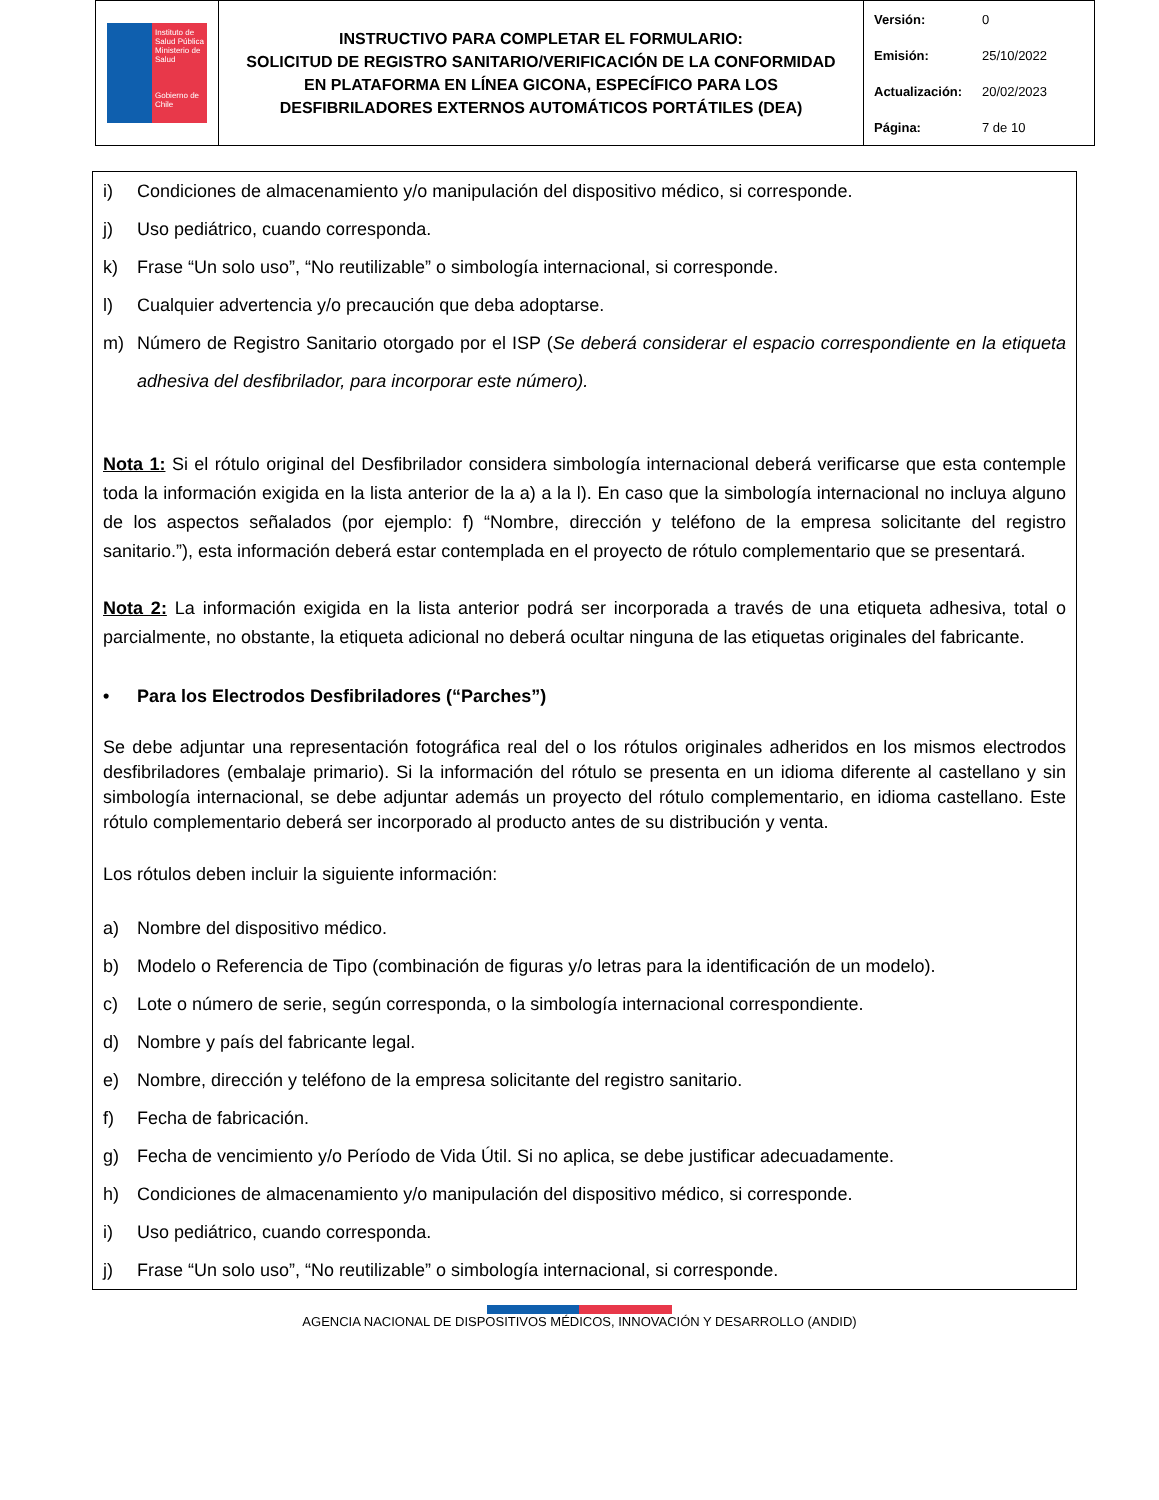| Instituto de Salud Pública Ministerio de Salud Gobierno de Chile | INSTRUCTIVO PARA COMPLETAR EL FORMULARIO: SOLICITUD DE REGISTRO SANITARIO/VERIFICACIÓN DE LA CONFORMIDAD EN PLATAFORMA EN LÍNEA GICONA, ESPECÍFICO PARA LOS DESFIBRILADORES EXTERNOS AUTOMÁTICOS PORTÁTILES (DEA) | Versión: 0 Emisión: 25/10/2022 Actualización: 20/02/2023 Página: 7 de 10 |
i) Condiciones de almacenamiento y/o manipulación del dispositivo médico, si corresponde.
j) Uso pediátrico, cuando corresponda.
k) Frase “Un solo uso”, “No reutilizable” o simbología internacional, si corresponde.
l) Cualquier advertencia y/o precaución que deba adoptarse.
m) Número de Registro Sanitario otorgado por el ISP (Se deberá considerar el espacio correspondiente en la etiqueta adhesiva del desfibrilador, para incorporar este número).
Nota 1: Si el rótulo original del Desfibrilador considera simbología internacional deberá verificarse que esta contemple toda la información exigida en la lista anterior de la a) a la l). En caso que la simbología internacional no incluya alguno de los aspectos señalados (por ejemplo: f) “Nombre, dirección y teléfono de la empresa solicitante del registro sanitario.”), esta información deberá estar contemplada en el proyecto de rótulo complementario que se presentará.
Nota 2: La información exigida en la lista anterior podrá ser incorporada a través de una etiqueta adhesiva, total o parcialmente, no obstante, la etiqueta adicional no deberá ocultar ninguna de las etiquetas originales del fabricante.
• Para los Electrodos Desfibriladores (“Parches”)
Se debe adjuntar una representación fotográfica real del o los rótulos originales adheridos en los mismos electrodos desfibriladores (embalaje primario). Si la información del rótulo se presenta en un idioma diferente al castellano y sin simbología internacional, se debe adjuntar además un proyecto del rótulo complementario, en idioma castellano. Este rótulo complementario deberá ser incorporado al producto antes de su distribución y venta.
Los rótulos deben incluir la siguiente información:
a) Nombre del dispositivo médico.
b) Modelo o Referencia de Tipo (combinación de figuras y/o letras para la identificación de un modelo).
c) Lote o número de serie, según corresponda, o la simbología internacional correspondiente.
d) Nombre y país del fabricante legal.
e) Nombre, dirección y teléfono de la empresa solicitante del registro sanitario.
f) Fecha de fabricación.
g) Fecha de vencimiento y/o Período de Vida Útil. Si no aplica, se debe justificar adecuadamente.
h) Condiciones de almacenamiento y/o manipulación del dispositivo médico, si corresponde.
i) Uso pediátrico, cuando corresponda.
j) Frase “Un solo uso”, “No reutilizable” o simbología internacional, si corresponde.
AGENCIA NACIONAL DE DISPOSITIVOS MÉDICOS, INNOVACIÓN Y DESARROLLO (ANDID)